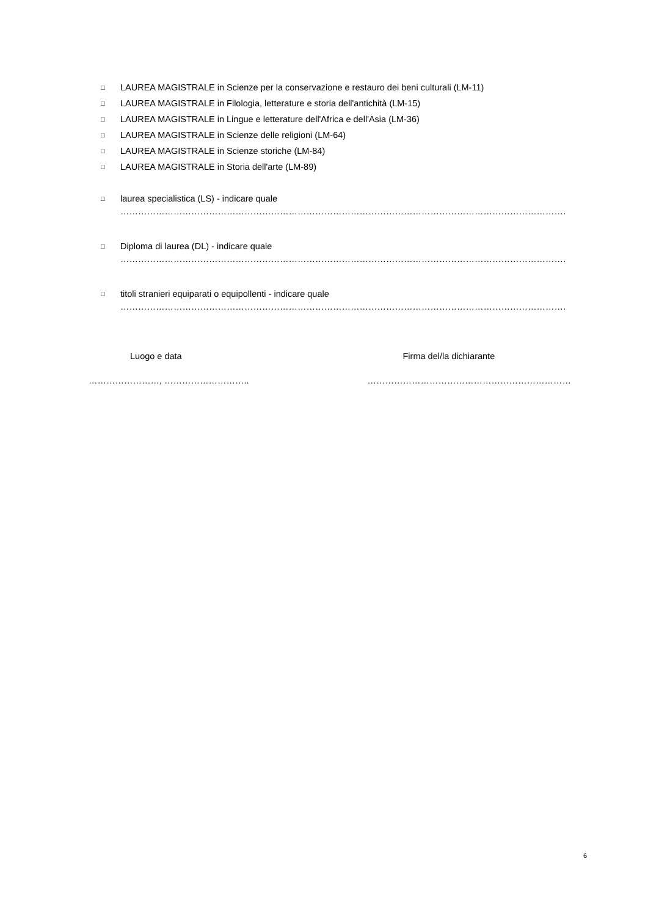□ LAUREA MAGISTRALE in Scienze per la conservazione e restauro dei beni culturali (LM-11)
□ LAUREA MAGISTRALE in Filologia, letterature e storia dell'antichità (LM-15)
□ LAUREA MAGISTRALE in Lingue e letterature dell'Africa e dell'Asia (LM-36)
□ LAUREA MAGISTRALE in Scienze delle religioni (LM-64)
□ LAUREA MAGISTRALE in Scienze storiche (LM-84)
□ LAUREA MAGISTRALE in Storia dell'arte (LM-89)
□ laurea specialistica (LS) - indicare quale
………………………………………………………………………………………………………………………………………………;
□ Diploma di laurea (DL) - indicare quale
………………………………………………………………………………………………………………………………………………;
□ titoli stranieri equiparati o equipollenti - indicare quale
……………………………………………………………………………………………………………………………………………….
Luogo e data
……………………, ………………………..
Firma del/la dichiarante
……………………………………………………………
6